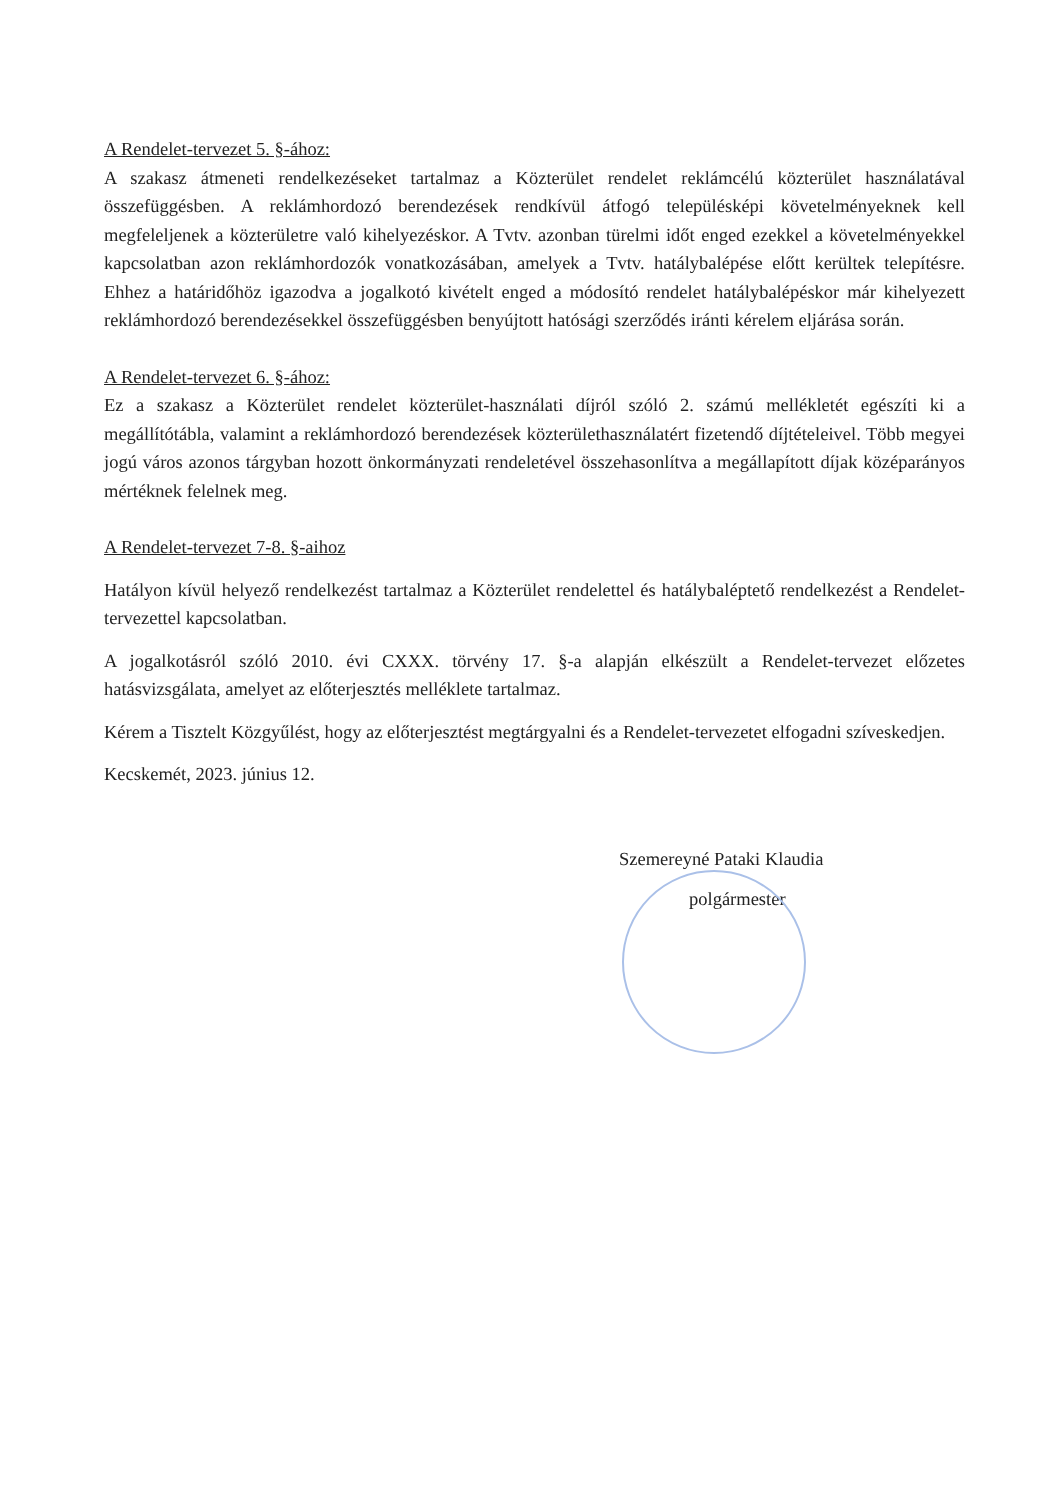A Rendelet-tervezet 5. §-ához:
A szakasz átmeneti rendelkezéseket tartalmaz a Közterület rendelet reklámcélú közterület használatával összefüggésben. A reklámhordozó berendezések rendkívül átfogó településképi követelményeknek kell megfeleljenek a közterületre való kihelyezéskor. A Tvtv. azonban türelmi időt enged ezekkel a követelményekkel kapcsolatban azon reklámhordozók vonatkozásában, amelyek a Tvtv. hatálybalépése előtt kerültek telepítésre. Ehhez a határidőhöz igazodva a jogalkotó kivételt enged a módosító rendelet hatálybalépéskor már kihelyezett reklámhordozó berendezésekkel összefüggésben benyújtott hatósági szerződés iránti kérelem eljárása során.
A Rendelet-tervezet 6. §-ához:
Ez a szakasz a Közterület rendelet közterület-használati díjról szóló 2. számú mellékletét egészíti ki a megállítótábla, valamint a reklámhordozó berendezések közterülethasználatért fizetendő díjtételeivel. Több megyei jogú város azonos tárgyban hozott önkormányzati rendeletével összehasonlítva a megállapított díjak középarányos mértéknek felelnek meg.
A Rendelet-tervezet 7-8. §-aihoz
Hatályon kívül helyező rendelkezést tartalmaz a Közterület rendelettel és hatálybaléptető rendelkezést a Rendelet-tervezettel kapcsolatban.
A jogalkotásról szóló 2010. évi CXXX. törvény 17. §-a alapján elkészült a Rendelet-tervezet előzetes hatásvizsgálata, amelyet az előterjesztés melléklete tartalmaz.
Kérem a Tisztelt Közgyűlést, hogy az előterjesztést megtárgyalni és a Rendelet-tervezetet elfogadni szíveskedjen.
Kecskemét, 2023. június 12.
Szemereyné Pataki Klaudia
polgármester